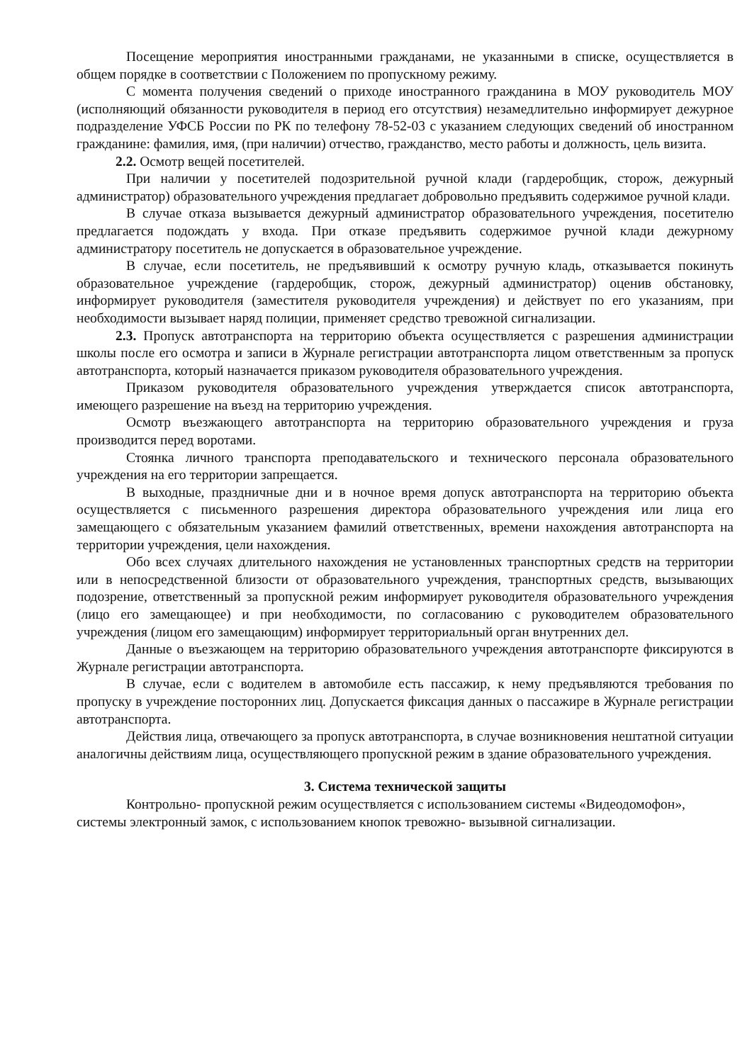Посещение мероприятия иностранными гражданами, не указанными в списке, осуществляется в общем порядке в соответствии с Положением по пропускному режиму.
С момента получения сведений о приходе иностранного гражданина в МОУ руководитель МОУ (исполняющий обязанности руководителя в период его отсутствия) незамедлительно информирует дежурное подразделение УФСБ России по РК по телефону 78-52-03 с указанием следующих сведений об иностранном гражданине: фамилия, имя, (при наличии) отчество, гражданство, место работы и должность, цель визита.
2.2. Осмотр вещей посетителей.
При наличии у посетителей подозрительной ручной клади (гардеробщик, сторож, дежурный администратор) образовательного учреждения предлагает добровольно предъявить содержимое ручной клади.
В случае отказа вызывается дежурный администратор образовательного учреждения, посетителю предлагается подождать у входа. При отказе предъявить содержимое ручной клади дежурному администратору посетитель не допускается в образовательное учреждение.
В случае, если посетитель, не предъявивший к осмотру ручную кладь, отказывается покинуть образовательное учреждение (гардеробщик, сторож, дежурный администратор) оценив обстановку, информирует руководителя (заместителя руководителя учреждения) и действует по его указаниям, при необходимости вызывает наряд полиции, применяет средство тревожной сигнализации.
2.3. Пропуск автотранспорта на территорию объекта осуществляется с разрешения администрации школы после его осмотра и записи в Журнале регистрации автотранспорта лицом ответственным за пропуск автотранспорта, который назначается приказом руководителя образовательного учреждения.
Приказом руководителя образовательного учреждения утверждается список автотранспорта, имеющего разрешение на въезд на территорию учреждения.
Осмотр въезжающего автотранспорта на территорию образовательного учреждения и груза производится перед воротами.
Стоянка личного транспорта преподавательского и технического персонала образовательного учреждения на его территории запрещается.
В выходные, праздничные дни и в ночное время допуск автотранспорта на территорию объекта осуществляется с письменного разрешения директора образовательного учреждения или лица его замещающего с обязательным указанием фамилий ответственных, времени нахождения автотранспорта на территории учреждения, цели нахождения.
Обо всех случаях длительного нахождения не установленных транспортных средств на территории или в непосредственной близости от образовательного учреждения, транспортных средств, вызывающих подозрение, ответственный за пропускной режим информирует руководителя образовательного учреждения (лицо его замещающее) и при необходимости, по согласованию с руководителем образовательного учреждения (лицом его замещающим) информирует территориальный орган внутренних дел.
Данные о въезжающем на территорию образовательного учреждения автотранспорте фиксируются в Журнале регистрации автотранспорта.
В случае, если с водителем в автомобиле есть пассажир, к нему предъявляются требования по пропуску в учреждение посторонних лиц. Допускается фиксация данных о пассажире в Журнале регистрации автотранспорта.
Действия лица, отвечающего за пропуск автотранспорта, в случае возникновения нештатной ситуации аналогичны действиям лица, осуществляющего пропускной режим в здание образовательного учреждения.
3. Система технической защиты
Контрольно- пропускной режим осуществляется с использованием системы «Видеодомофон», системы электронный замок, с использованием кнопок тревожно- вызывной сигнализации.